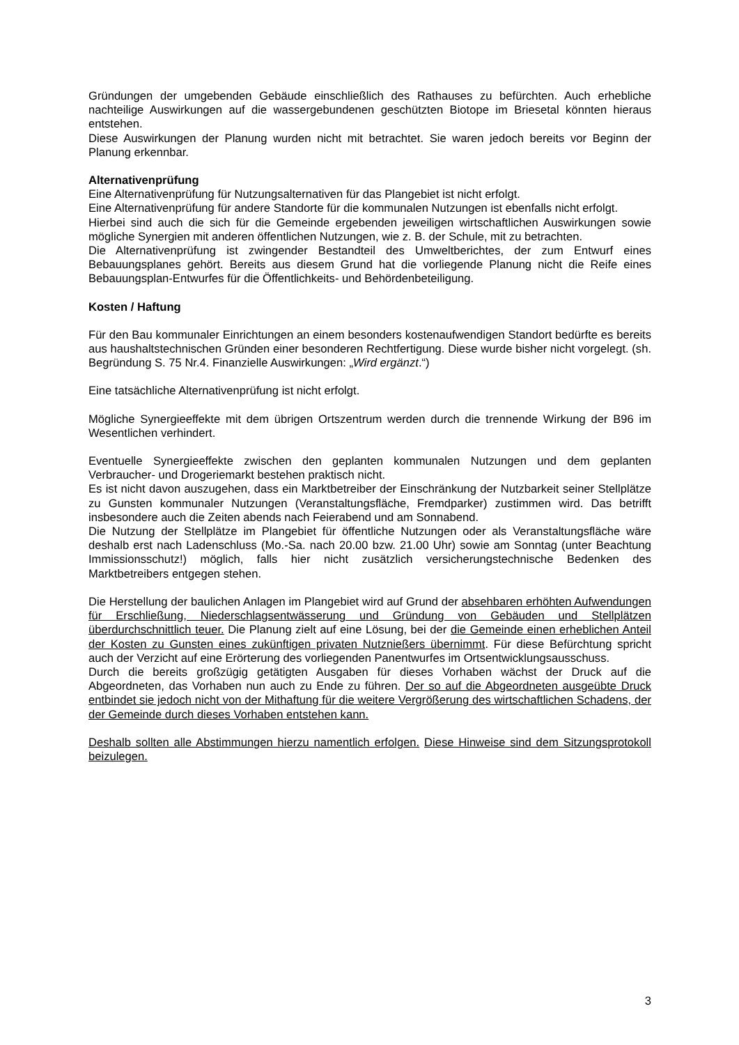Gründungen der umgebenden Gebäude einschließlich des Rathauses zu befürchten. Auch erhebliche nachteilige Auswirkungen auf die wassergebundenen geschützten Biotope im Briesetal könnten hieraus entstehen.
Diese Auswirkungen der Planung wurden nicht mit betrachtet. Sie waren jedoch bereits vor Beginn der Planung erkennbar.
Alternativenprüfung
Eine Alternativenprüfung für Nutzungsalternativen für das Plangebiet ist nicht erfolgt.
Eine Alternativenprüfung für andere Standorte für die kommunalen Nutzungen ist ebenfalls nicht erfolgt.
Hierbei sind auch die sich für die Gemeinde ergebenden jeweiligen wirtschaftlichen Auswirkungen sowie mögliche Synergien mit anderen öffentlichen Nutzungen, wie z. B. der Schule, mit zu betrachten.
Die Alternativenprüfung ist zwingender Bestandteil des Umweltberichtes, der zum Entwurf eines Bebauungsplanes gehört. Bereits aus diesem Grund hat die vorliegende Planung nicht die Reife eines Bebauungsplan-Entwurfes für die Öffentlichkeits- und Behördenbeteiligung.
Kosten / Haftung
Für den Bau kommunaler Einrichtungen an einem besonders kostenaufwendigen Standort bedürfte es bereits aus haushaltstechnischen Gründen einer besonderen Rechtfertigung. Diese wurde bisher nicht vorgelegt. (sh. Begründung S. 75 Nr.4. Finanzielle Auswirkungen: „Wird ergänzt.“)
Eine tatsächliche Alternativenprüfung ist nicht erfolgt.
Mögliche Synergieeffekte mit dem übrigen Ortszentrum werden durch die trennende Wirkung der B96 im Wesentlichen verhindert.
Eventuelle Synergieeffekte zwischen den geplanten kommunalen Nutzungen und dem geplanten Verbraucher- und Drogeriemarkt bestehen praktisch nicht.
Es ist nicht davon auszugehen, dass ein Marktbetreiber der Einschränkung der Nutzbarkeit seiner Stellplätze zu Gunsten kommunaler Nutzungen (Veranstaltungsfläche, Fremdparker) zustimmen wird. Das betrifft insbesondere auch die Zeiten abends nach Feierabend und am Sonnabend.
Die Nutzung der Stellplätze im Plangebiet für öffentliche Nutzungen oder als Veranstaltungsfläche wäre deshalb erst nach Ladenschluss (Mo.-Sa. nach 20.00 bzw. 21.00 Uhr) sowie am Sonntag (unter Beachtung Immissionsschutz!) möglich, falls hier nicht zusätzlich versicherungstechnische Bedenken des Marktbetreibers entgegen stehen.
Die Herstellung der baulichen Anlagen im Plangebiet wird auf Grund der absehbaren erhöhten Aufwendungen für Erschließung, Niederschlagsentwässerung und Gründung von Gebäuden und Stellplätzen überdurchschnittlich teuer. Die Planung zielt auf eine Lösung, bei der die Gemeinde einen erheblichen Anteil der Kosten zu Gunsten eines zukünftigen privaten Nutznießers übernimmt. Für diese Befürchtung spricht auch der Verzicht auf eine Erörterung des vorliegenden Panentwurfes im Ortsentwicklungsausschuss.
Durch die bereits großzügig getätigten Ausgaben für dieses Vorhaben wächst der Druck auf die Abgeordneten, das Vorhaben nun auch zu Ende zu führen. Der so auf die Abgeordneten ausgeübte Druck entbindet sie jedoch nicht von der Mithaftung für die weitere Vergrößerung des wirtschaftlichen Schadens, der der Gemeinde durch dieses Vorhaben entstehen kann.
Deshalb sollten alle Abstimmungen hierzu namentlich erfolgen. Diese Hinweise sind dem Sitzungsprotokoll beizulegen.
3